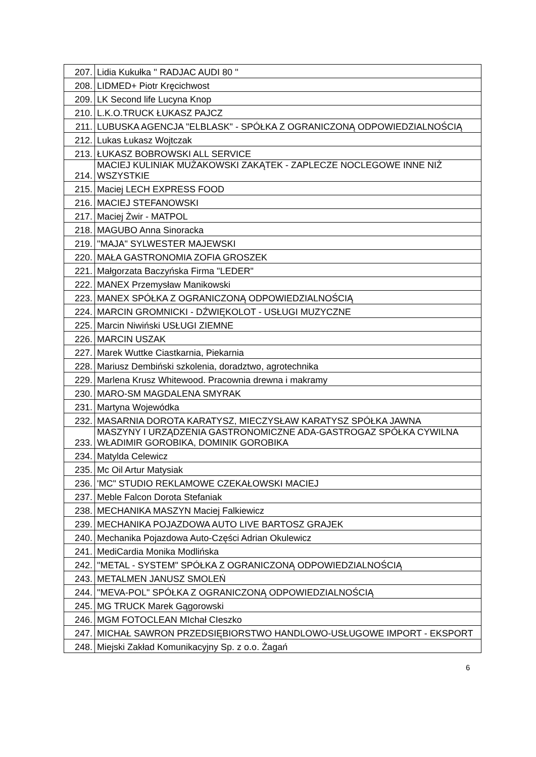| 207. | Lidia Kukułka '' RADJAC AUDI 80 '' |
| 208. | LIDMED+ Piotr Kręcichwost |
| 209. | LK Second life Lucyna Knop |
| 210. | L.K.O.TRUCK ŁUKASZ PAJCZ |
| 211. | LUBUSKA AGENCJA "ELBLASK" - SPÓŁKA Z OGRANICZONĄ ODPOWIEDZIALNOŚCIĄ |
| 212. | Lukas Łukasz Wojtczak |
| 213. | ŁUKASZ BOBROWSKI ALL SERVICE |
| 214. | MACIEJ KULINIAK MUŻAKOWSKI ZAKĄTEK - ZAPLECZE NOCLEGOWE INNE NIŻ WSZYSTKIE |
| 215. | Maciej LECH EXPRESS FOOD |
| 216. | MACIEJ STEFANOWSKI |
| 217. | Maciej Żwir - MATPOL |
| 218. | MAGUBO Anna Sinoracka |
| 219. | "MAJA" SYLWESTER MAJEWSKI |
| 220. | MAŁA GASTRONOMIA ZOFIA GROSZEK |
| 221. | Małgorzata Baczyńska Firma "LEDER" |
| 222. | MANEX Przemysław Manikowski |
| 223. | MANEX SPÓŁKA Z OGRANICZONĄ ODPOWIEDZIALNOŚCIĄ |
| 224. | MARCIN GROMNICKI - DŹWIĘKOLOT - USŁUGI MUZYCZNE |
| 225. | Marcin Niwiński USŁUGI ZIEMNE |
| 226. | MARCIN USZAK |
| 227. | Marek Wuttke Ciastkarnia, Piekarnia |
| 228. | Mariusz Dembiński szkolenia, doradztwo, agrotechnika |
| 229. | Marlena Krusz Whitewood. Pracownia drewna i makramy |
| 230. | MARO-SM MAGDALENA SMYRAK |
| 231. | Martyna Wojewódka |
| 232. | MASARNIA DOROTA KARATYSZ, MIECZYSŁAW KARATYSZ SPÓŁKA JAWNA |
| 233. | MASZYNY I URZĄDZENIA GASTRONOMICZNE ADA-GASTROGAZ SPÓŁKA CYWILNA WŁADIMIR GOROBIKA, DOMINIK GOROBIKA |
| 234. | Matylda Celewicz |
| 235. | Mc Oil Artur Matysiak |
| 236. | 'MC" STUDIO REKLAMOWE CZEKAŁOWSKI MACIEJ |
| 237. | Meble Falcon Dorota Stefaniak |
| 238. | MECHANIKA MASZYN Maciej Falkiewicz |
| 239. | MECHANIKA POJAZDOWA AUTO LIVE BARTOSZ GRAJEK |
| 240. | Mechanika Pojazdowa Auto-Części Adrian Okulewicz |
| 241. | MediCardia Monika Modlińska |
| 242. | "METAL - SYSTEM" SPÓŁKA Z OGRANICZONĄ ODPOWIEDZIALNOŚCIĄ |
| 243. | METALMEN JANUSZ SMOLEŃ |
| 244. | "MEVA-POL" SPÓŁKA Z OGRANICZONĄ ODPOWIEDZIALNOŚCIĄ |
| 245. | MG TRUCK Marek Gągorowski |
| 246. | MGM FOTOCLEAN MIchał CIeszko |
| 247. | MICHAŁ SAWRON PRZEDSIĘBIORSTWO HANDLOWO-USŁUGOWE IMPORT - EKSPORT |
| 248. | Miejski Zakład Komunikacyjny Sp. z o.o. Żagań |
6